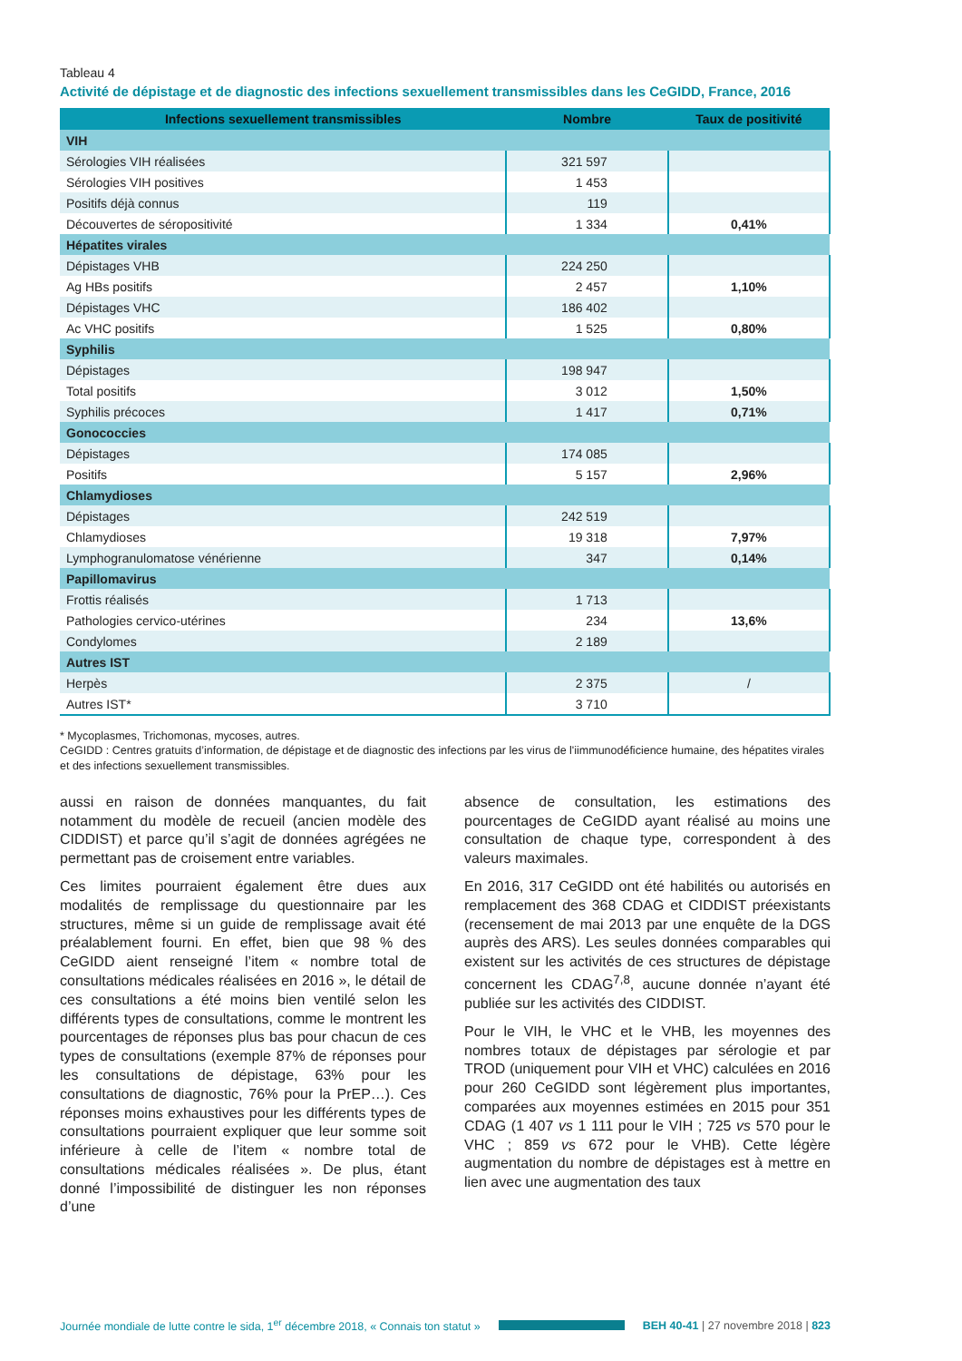Tableau 4
Activité de dépistage et de diagnostic des infections sexuellement transmissibles dans les CeGIDD, France, 2016
| Infections sexuellement transmissibles | Nombre | Taux de positivité |
| --- | --- | --- |
| VIH | | |
| Sérologies VIH réalisées | 321 597 | |
| Sérologies VIH positives | 1 453 | |
| Positifs déjà connus | 119 | |
| Découvertes de séropositivité | 1 334 | 0,41% |
| Hépatites virales | | |
| Dépistages VHB | 224 250 | |
| Ag HBs positifs | 2 457 | 1,10% |
| Dépistages VHC | 186 402 | |
| Ac VHC positifs | 1 525 | 0,80% |
| Syphilis | | |
| Dépistages | 198 947 | |
| Total positifs | 3 012 | 1,50% |
| Syphilis précoces | 1 417 | 0,71% |
| Gonococcies | | |
| Dépistages | 174 085 | |
| Positifs | 5 157 | 2,96% |
| Chlamydioses | | |
| Dépistages | 242 519 | |
| Chlamydioses | 19 318 | 7,97% |
| Lymphogranulomatose vénérienne | 347 | 0,14% |
| Papillomavirus | | |
| Frottis réalisés | 1 713 | |
| Pathologies cervico-utérines | 234 | 13,6% |
| Condylomes | 2 189 | |
| Autres IST | | |
| Herpès | 2 375 | / |
| Autres IST* | 3 710 | |
* Mycoplasmes, Trichomonas, mycoses, autres.
CeGIDD : Centres gratuits d’information, de dépistage et de diagnostic des infections par les virus de l'iimmunodéficience humaine, des hépatites virales et des infections sexuellement transmissibles.
aussi en raison de données manquantes, du fait notamment du modèle de recueil (ancien modèle des CIDDIST) et parce qu’il s’agit de données agrégées ne permettant pas de croisement entre variables.
Ces limites pourraient également être dues aux modalités de remplissage du questionnaire par les structures, même si un guide de remplissage avait été préalablement fourni. En effet, bien que 98 % des CeGIDD aient renseigné l’item « nombre total de consultations médicales réalisées en 2016 », le détail de ces consultations a été moins bien ventilé selon les différents types de consultations, comme le montrent les pourcentages de réponses plus bas pour chacun de ces types de consultations (exemple 87% de réponses pour les consultations de dépistage, 63% pour les consultations de diagnostic, 76% pour la PrEP…). Ces réponses moins exhaustives pour les différents types de consultations pourraient expliquer que leur somme soit inférieure à celle de l’item « nombre total de consultations médicales réalisées ». De plus, étant donné l’impossibilité de distinguer les non réponses d’une
absence de consultation, les estimations des pourcentages de CeGIDD ayant réalisé au moins une consultation de chaque type, correspondent à des valeurs maximales.
En 2016, 317 CeGIDD ont été habilités ou autorisés en remplacement des 368 CDAG et CIDDIST préexistants (recensement de mai 2013 par une enquête de la DGS auprès des ARS). Les seules données comparables qui existent sur les activités de ces structures de dépistage concernent les CDAG<sup>7,8</sup>, aucune donnée n’ayant été publiée sur les activités des CIDDIST.
Pour le VIH, le VHC et le VHB, les moyennes des nombres totaux de dépistages par sérologie et par TROD (uniquement pour VIH et VHC) calculées en 2016 pour 260 CeGIDD sont légèrement plus importantes, comparées aux moyennes estimées en 2015 pour 351 CDAG (1 407 vs 1 111 pour le VIH ; 725 vs 570 pour le VHC ; 859 vs 672 pour le VHB). Cette légère augmentation du nombre de dépistages est à mettre en lien avec une augmentation des taux
Journée mondiale de lutte contre le sida, 1<sup>er</sup> décembre 2018, « Connais ton statut » BEH 40-41 | 27 novembre 2018 | 823